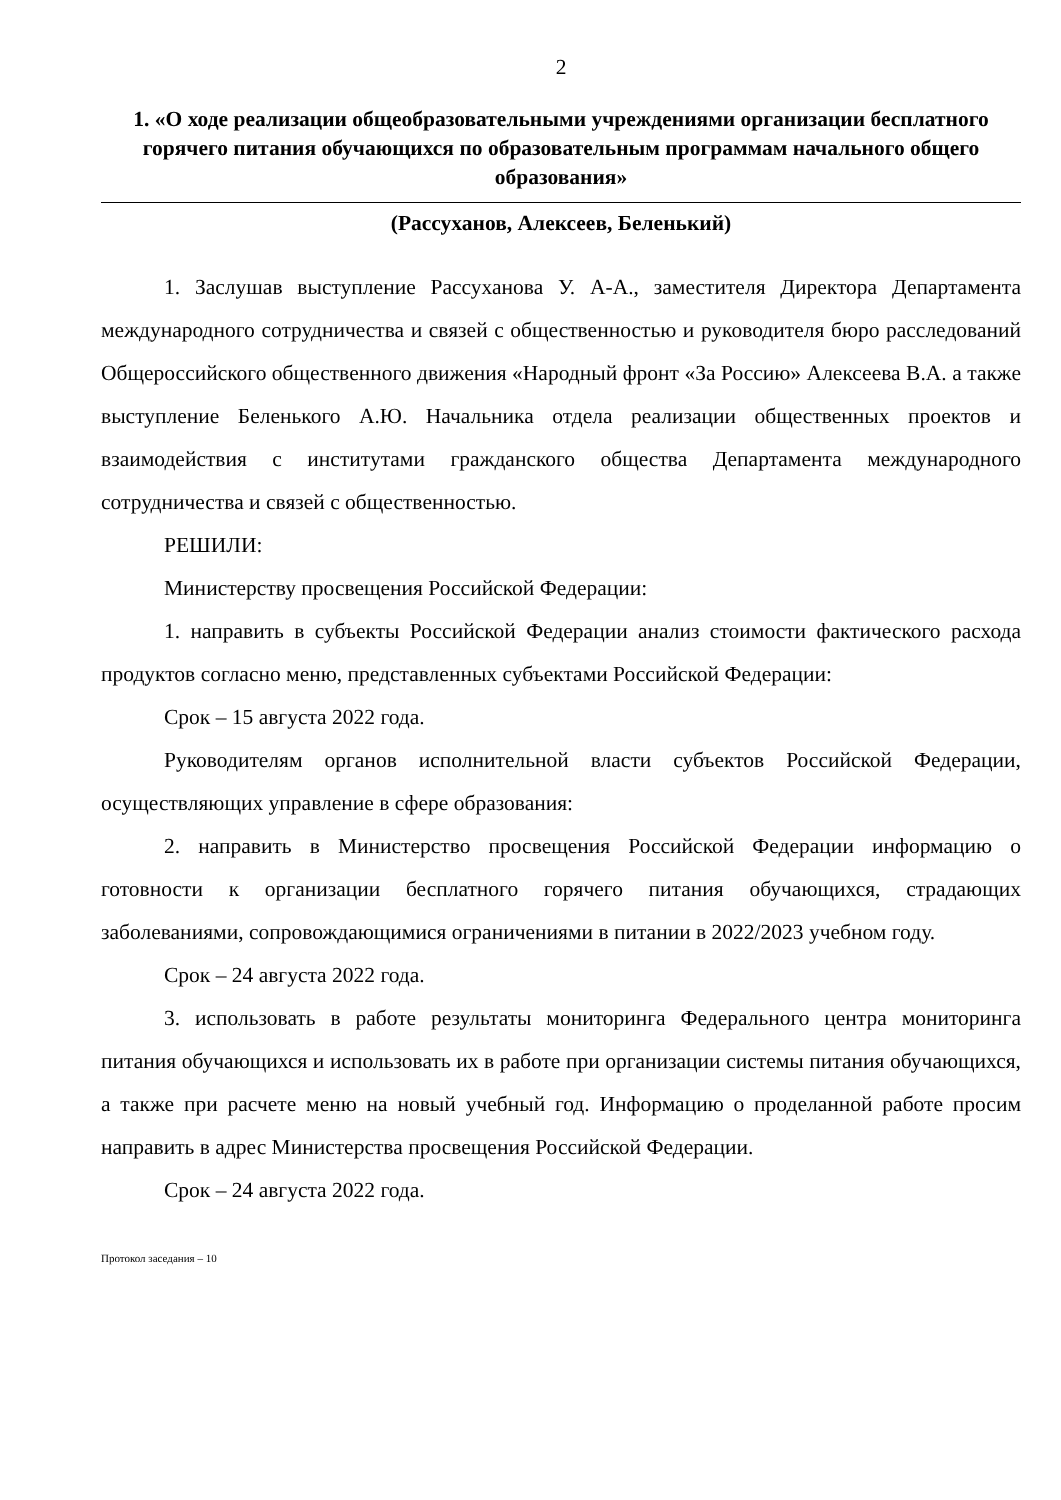2
1. «О ходе реализации общеобразовательными учреждениями организации бесплатного горячего питания обучающихся по образовательным программам начального общего образования»
(Рассуханов, Алексеев, Беленький)
1. Заслушав выступление Рассуханова У. А-А., заместителя Директора Департамента международного сотрудничества и связей с общественностью и руководителя бюро расследований Общероссийского общественного движения «Народный фронт «За Россию» Алексеева В.А. а также выступление Беленького А.Ю. Начальника отдела реализации общественных проектов и взаимодействия с институтами гражданского общества Департамента международного сотрудничества и связей с общественностью.
РЕШИЛИ:
Министерству просвещения Российской Федерации:
1. направить в субъекты Российской Федерации анализ стоимости фактического расхода продуктов согласно меню, представленных субъектами Российской Федерации:
Срок – 15 августа 2022 года.
Руководителям органов исполнительной власти субъектов Российской Федерации, осуществляющих управление в сфере образования:
2. направить в Министерство просвещения Российской Федерации информацию о готовности к организации бесплатного горячего питания обучающихся, страдающих заболеваниями, сопровождающимися ограничениями в питании в 2022/2023 учебном году.
Срок – 24 августа 2022 года.
3. использовать в работе результаты мониторинга Федерального центра мониторинга питания обучающихся и использовать их в работе при организации системы питания обучающихся, а также при расчете меню на новый учебный год. Информацию о проделанной работе просим направить в адрес Министерства просвещения Российской Федерации.
Срок – 24 августа 2022 года.
Протокол заседания – 10